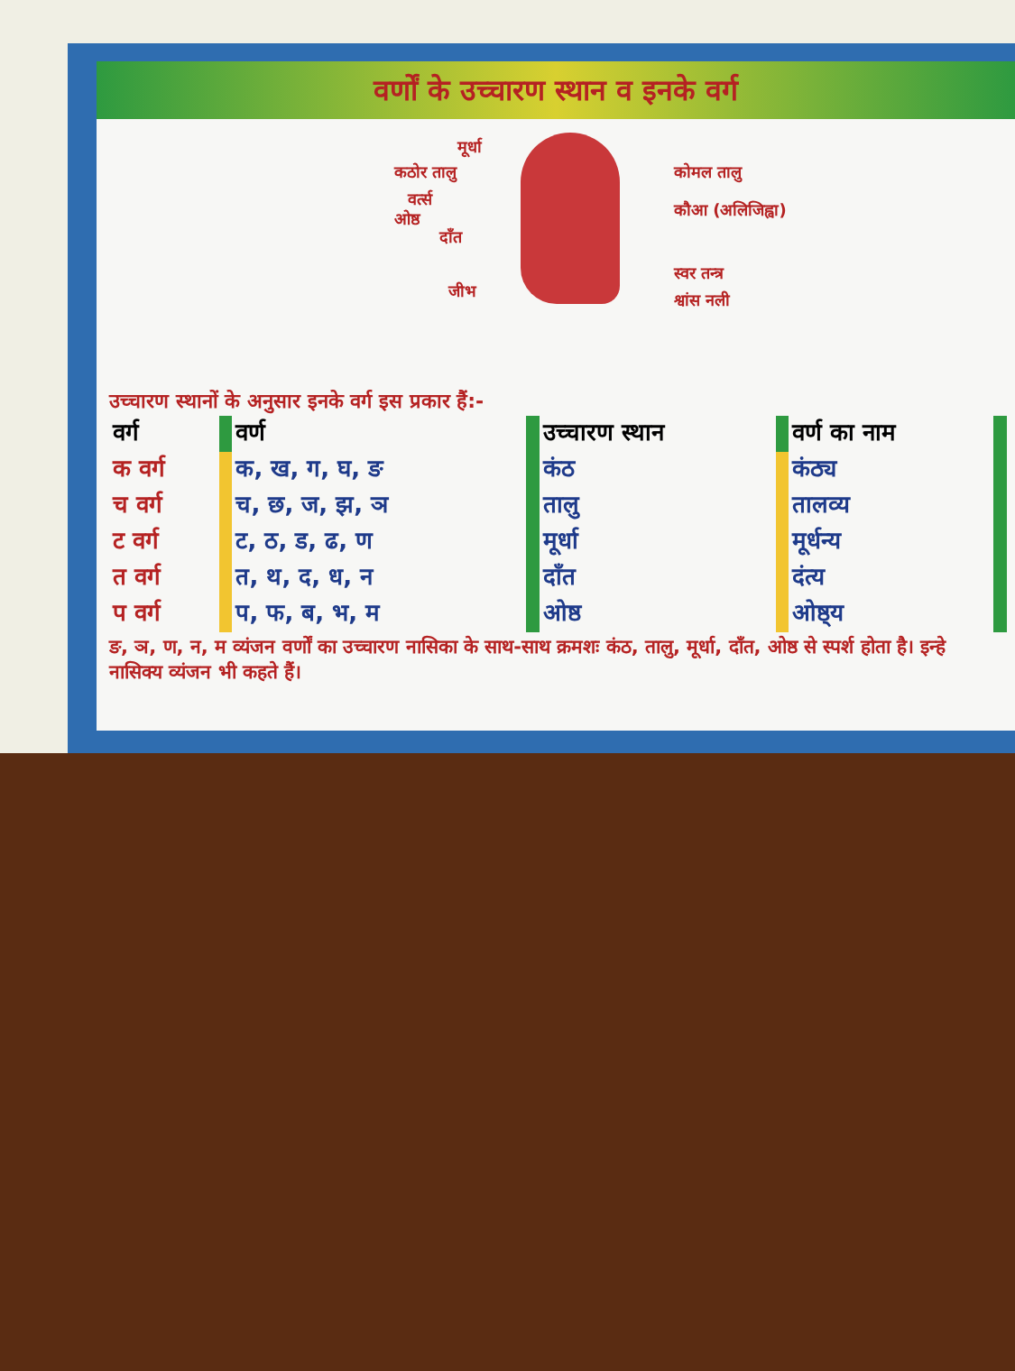वर्णों के उच्चारण स्थान व इनके वर्ग
मूर्धा
कठोर तालु
वर्त्स
ओष्ठ
दाँत
जीभ
कोमल तालु
कौआ (अलिजिह्वा)
स्वर तन्त्र
श्वांस नली
उच्चारण स्थानों के अनुसार इनके वर्ग इस प्रकार हैं:-
| वर्ग | | वर्ण | | उच्चारण स्थान | | वर्ण का नाम | |
| क वर्ग | | क, ख, ग, घ, ङ | | कंठ | | कंठ्य | |
| च वर्ग | | च, छ, ज, झ, ञ | | तालु | | तालव्य | |
| ट वर्ग | | ट, ठ, ड, ढ, ण | | मूर्धा | | मूर्धन्य | |
| त वर्ग | | त, थ, द, ध, न | | दाँत | | दंत्य | |
| प वर्ग | | प, फ, ब, भ, म | | ओष्ठ | | ओष्ठ्य | |
ङ, ञ, ण, न, म व्यंजन वर्णों का उच्चारण नासिका के साथ-साथ क्रमशः कंठ, तालु, मूर्धा, दाँत, ओष्ठ से स्पर्श होता है। इन्हे नासिक्य व्यंजन भी कहते हैं।